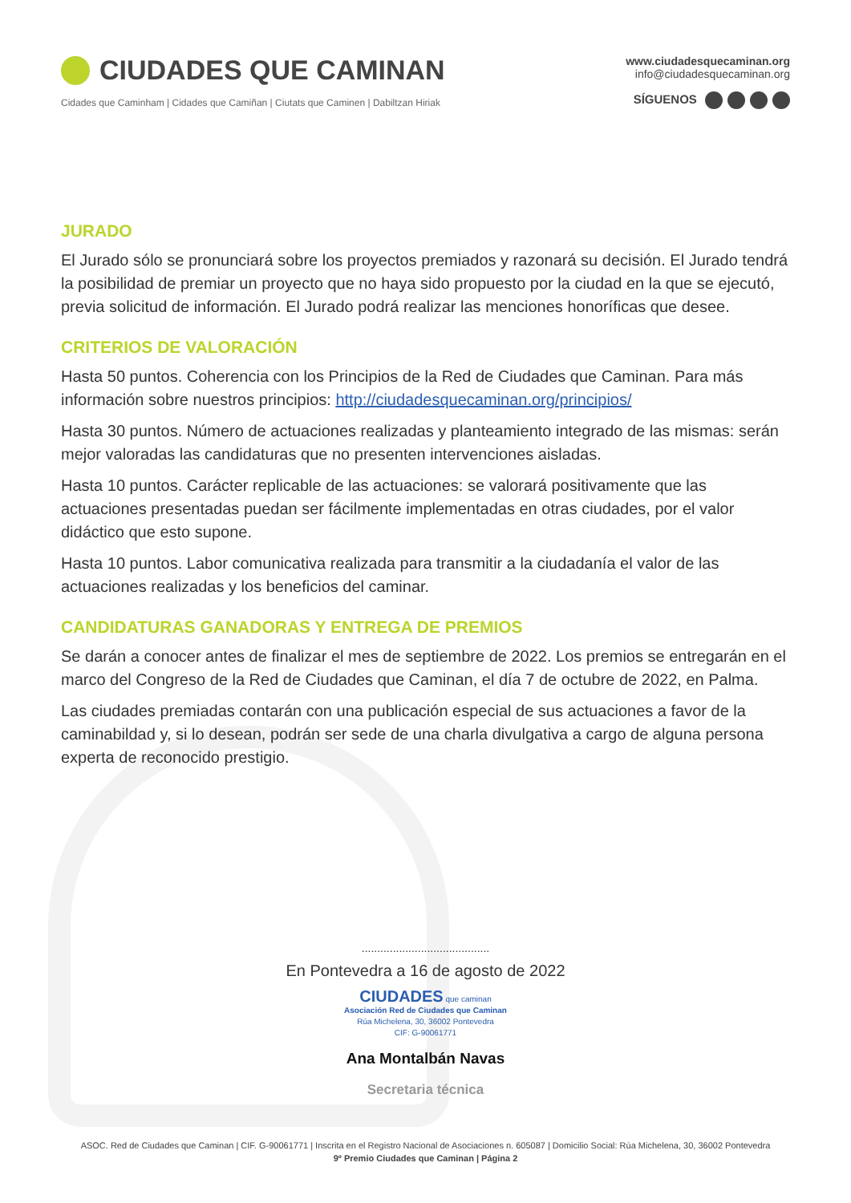CIUDADES QUE CAMINAN
Cidades que Caminham | Cidades que Camiñan | Ciutats que Caminen | Dabiltzan Hiriak
www.ciudadesquecaminan.org
info@ciudadesquecaminan.org
SÍGUENOS
JURADO
El Jurado sólo se pronunciará sobre los proyectos premiados y razonará su decisión. El Jurado tendrá la posibilidad de premiar un proyecto que no haya sido propuesto por la ciudad en la que se ejecutó, previa solicitud de información. El Jurado podrá realizar las menciones honoríficas que desee.
CRITERIOS DE VALORACIÓN
Hasta 50 puntos. Coherencia con los Principios de la Red de Ciudades que Caminan. Para más información sobre nuestros principios: http://ciudadesquecaminan.org/principios/
Hasta 30 puntos. Número de actuaciones realizadas y planteamiento integrado de las mismas: serán mejor valoradas las candidaturas que no presenten intervenciones aisladas.
Hasta 10 puntos. Carácter replicable de las actuaciones: se valorará positivamente que las actuaciones presentadas puedan ser fácilmente implementadas en otras ciudades, por el valor didáctico que esto supone.
Hasta 10 puntos. Labor comunicativa realizada para transmitir a la ciudadanía el valor de las actuaciones realizadas y los beneficios del caminar.
CANDIDATURAS GANADORAS Y ENTREGA DE PREMIOS
Se darán a conocer antes de finalizar el mes de septiembre de 2022. Los premios se entregarán en el marco del Congreso de la Red de Ciudades que Caminan, el día 7 de octubre de 2022, en Palma.
Las ciudades premiadas contarán con una publicación especial de sus actuaciones a favor de la caminabildad y, si lo desean, podrán ser sede de una charla divulgativa a cargo de alguna persona experta de reconocido prestigio.
.........................................
En Pontevedra a 16 de agosto de 2022
CIUDADES que caminan
Asociación Red de Ciudades que Caminan
Rúa Michelena, 30, 36002 Pontevedra
CIF: G-90061771
Ana Montalbán Navas
Secretaria técnica
ASOC. Red de Ciudades que Caminan | CIF. G-90061771 | Inscrita en el Registro Nacional de Asociaciones n. 605087 | Domicilio Social: Rúa Michelena, 30, 36002 Pontevedra
9º Premio Ciudades que Caminan | Página 2